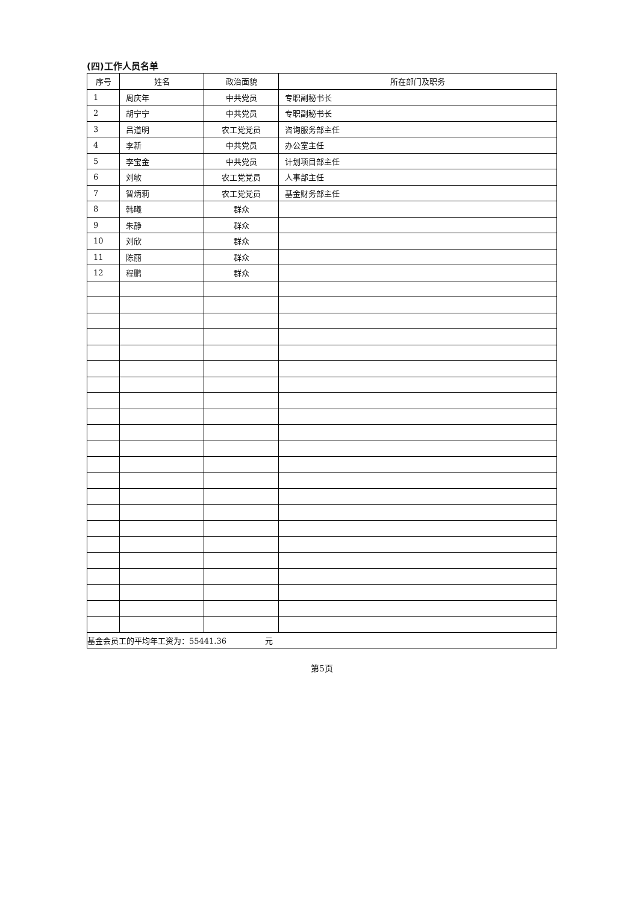(四)工作人员名单
| 序号 | 姓名 | 政治面貌 | 所在部门及职务 |
| --- | --- | --- | --- |
| 1 | 周庆年 | 中共党员 | 专职副秘书长 |
| 2 | 胡宁宁 | 中共党员 | 专职副秘书长 |
| 3 | 吕道明 | 农工党党员 | 咨询服务部主任 |
| 4 | 李新 | 中共党员 | 办公室主任 |
| 5 | 李宝金 | 中共党员 | 计划项目部主任 |
| 6 | 刘敏 | 农工党党员 | 人事部主任 |
| 7 | 智炳莉 | 农工党党员 | 基金财务部主任 |
| 8 | 韩曦 | 群众 | |
| 9 | 朱静 | 群众 | |
| 10 | 刘欣 | 群众 | |
| 11 | 陈丽 | 群众 | |
| 12 | 程鹏 | 群众 | |
| 基金会员工的平均年工资为：55441.36 元 | | | |
第5页